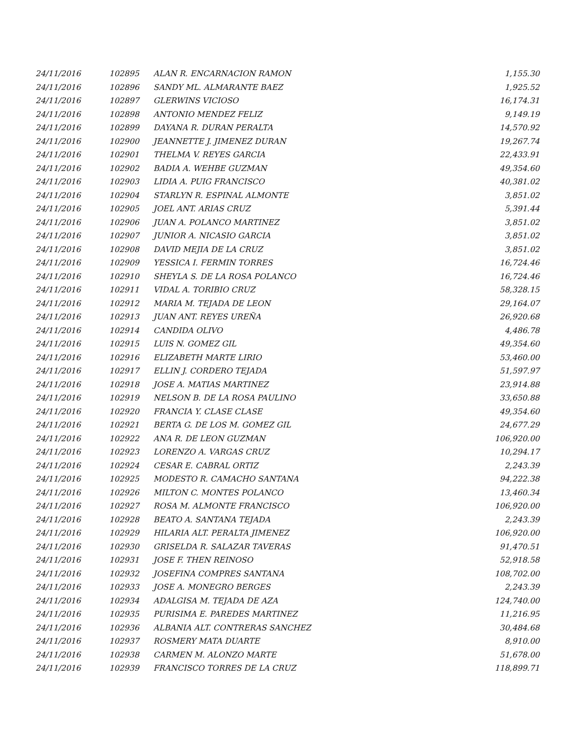| 24/11/2016 | 102895 | ALAN R. ENCARNACION RAMON | 1,155.30 |
| 24/11/2016 | 102896 | SANDY ML. ALMARANTE BAEZ | 1,925.52 |
| 24/11/2016 | 102897 | GLERWINS VICIOSO | 16,174.31 |
| 24/11/2016 | 102898 | ANTONIO MENDEZ FELIZ | 9,149.19 |
| 24/11/2016 | 102899 | DAYANA R. DURAN PERALTA | 14,570.92 |
| 24/11/2016 | 102900 | JEANNETTE J. JIMENEZ DURAN | 19,267.74 |
| 24/11/2016 | 102901 | THELMA V. REYES GARCIA | 22,433.91 |
| 24/11/2016 | 102902 | BADIA A. WEHBE GUZMAN | 49,354.60 |
| 24/11/2016 | 102903 | LIDIA A. PUIG FRANCISCO | 40,381.02 |
| 24/11/2016 | 102904 | STARLYN R. ESPINAL ALMONTE | 3,851.02 |
| 24/11/2016 | 102905 | JOEL ANT. ARIAS CRUZ | 5,391.44 |
| 24/11/2016 | 102906 | JUAN A. POLANCO MARTINEZ | 3,851.02 |
| 24/11/2016 | 102907 | JUNIOR A. NICASIO GARCIA | 3,851.02 |
| 24/11/2016 | 102908 | DAVID MEJIA DE LA CRUZ | 3,851.02 |
| 24/11/2016 | 102909 | YESSICA I. FERMIN TORRES | 16,724.46 |
| 24/11/2016 | 102910 | SHEYLA S. DE LA ROSA POLANCO | 16,724.46 |
| 24/11/2016 | 102911 | VIDAL A. TORIBIO CRUZ | 58,328.15 |
| 24/11/2016 | 102912 | MARIA M. TEJADA DE LEON | 29,164.07 |
| 24/11/2016 | 102913 | JUAN ANT. REYES UREÑA | 26,920.68 |
| 24/11/2016 | 102914 | CANDIDA OLIVO | 4,486.78 |
| 24/11/2016 | 102915 | LUIS N. GOMEZ GIL | 49,354.60 |
| 24/11/2016 | 102916 | ELIZABETH MARTE LIRIO | 53,460.00 |
| 24/11/2016 | 102917 | ELLIN J. CORDERO TEJADA | 51,597.97 |
| 24/11/2016 | 102918 | JOSE A. MATIAS MARTINEZ | 23,914.88 |
| 24/11/2016 | 102919 | NELSON B. DE LA ROSA PAULINO | 33,650.88 |
| 24/11/2016 | 102920 | FRANCIA Y. CLASE CLASE | 49,354.60 |
| 24/11/2016 | 102921 | BERTA G. DE LOS M. GOMEZ GIL | 24,677.29 |
| 24/11/2016 | 102922 | ANA R. DE LEON GUZMAN | 106,920.00 |
| 24/11/2016 | 102923 | LORENZO A. VARGAS CRUZ | 10,294.17 |
| 24/11/2016 | 102924 | CESAR E. CABRAL ORTIZ | 2,243.39 |
| 24/11/2016 | 102925 | MODESTO R. CAMACHO SANTANA | 94,222.38 |
| 24/11/2016 | 102926 | MILTON C. MONTES POLANCO | 13,460.34 |
| 24/11/2016 | 102927 | ROSA M. ALMONTE FRANCISCO | 106,920.00 |
| 24/11/2016 | 102928 | BEATO A. SANTANA TEJADA | 2,243.39 |
| 24/11/2016 | 102929 | HILARIA ALT. PERALTA JIMENEZ | 106,920.00 |
| 24/11/2016 | 102930 | GRISELDA R. SALAZAR TAVERAS | 91,470.51 |
| 24/11/2016 | 102931 | JOSE F. THEN REINOSO | 52,918.58 |
| 24/11/2016 | 102932 | JOSEFINA COMPRES SANTANA | 108,702.00 |
| 24/11/2016 | 102933 | JOSE A. MONEGRO BERGES | 2,243.39 |
| 24/11/2016 | 102934 | ADALGISA M. TEJADA DE AZA | 124,740.00 |
| 24/11/2016 | 102935 | PURISIMA E. PAREDES MARTINEZ | 11,216.95 |
| 24/11/2016 | 102936 | ALBANIA ALT. CONTRERAS SANCHEZ | 30,484.68 |
| 24/11/2016 | 102937 | ROSMERY MATA DUARTE | 8,910.00 |
| 24/11/2016 | 102938 | CARMEN M. ALONZO MARTE | 51,678.00 |
| 24/11/2016 | 102939 | FRANCISCO TORRES DE LA CRUZ | 118,899.71 |